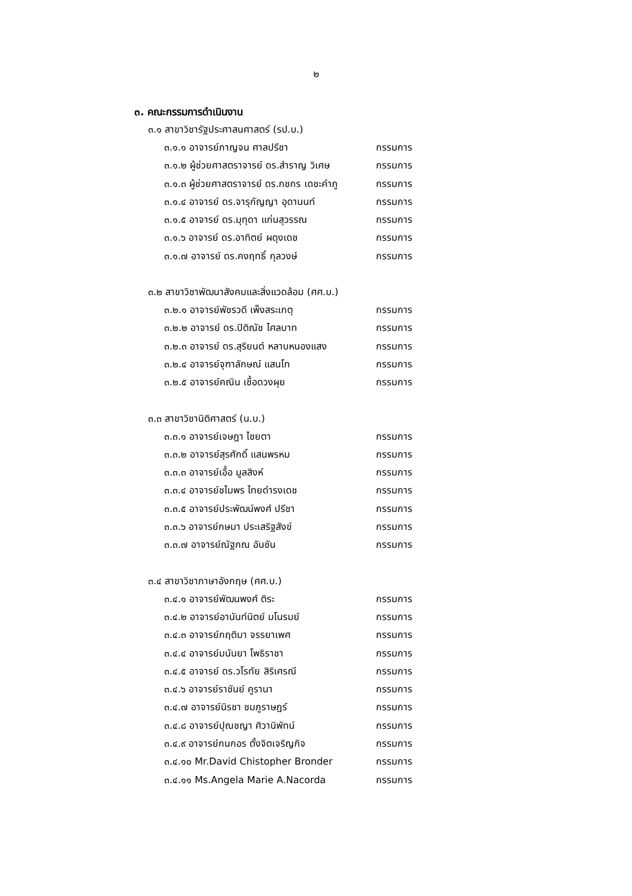๒
๓. คณะกรรมการดำเนินงาน
๓.๑ สาขาวิชารัฐประศาสนศาสตร์ (รป.บ.)
๓.๑.๑ อาจารย์กาญจน ศาลปรีชา กรรมการ
๓.๑.๒ ผู้ช่วยศาสตราจารย์ ดร.สำราญ วิเศษ กรรมการ
๓.๑.๓ ผู้ช่วยศาสตราจารย์ ดร.กชกร เดชะคำภู กรรมการ
๓.๑.๔ อาจารย์ ดร.จารุกัญญา อุดานนท์ กรรมการ
๓.๑.๕ อาจารย์ ดร.มุทุดา แก่นสุวรรณ กรรมการ
๓.๑.๖ อาจารย์ ดร.อาทิตย์ ผดุงเดช กรรมการ
๓.๑.๗ อาจารย์ ดร.คงฤทธิ์ กุลวงษ์ กรรมการ
๓.๒ สาขาวิชาพัฒนาสังคมและสิ่งแวดล้อม (ศศ.บ.)
๓.๒.๑ อาจารย์พัชรวดี เพ็งสระเกตุ กรรมการ
๓.๒.๒ อาจารย์ ดร.ปิติณัช ไศลบาท กรรมการ
๓.๒.๓ อาจารย์ ดร.สุริยนต์ หลาบหนองแสง กรรมการ
๓.๒.๔ อาจารย์จุฑาลักษณ์ แสนโท กรรมการ
๓.๒.๕ อาจารย์คณิน เชื้อดวงผุย กรรมการ
๓.๓ สาขาวิชานิติศาสตร์ (น.บ.)
๓.๓.๑ อาจารย์เจษฎา ไชยตา กรรมการ
๓.๓.๒ อาจารย์สุรศักดิ์ แสนพรหม กรรมการ
๓.๓.๓ อาจารย์เอื้อ มูลสิงห์ กรรมการ
๓.๓.๔ อาจารย์ชไมพร ไทยดำรงเดช กรรมการ
๓.๓.๕ อาจารย์ประพัฒน์พงศ์ ปรีชา กรรมการ
๓.๓.๖ อาจารย์กษมา ประเสริฐสังข์ กรรมการ
๓.๓.๗ อาจารย์ณัฐภณ อันชัน กรรมการ
๓.๔ สาขาวิชาภาษาอังกฤษ (ศศ.บ.)
๓.๔.๑ อาจารย์พัฒนพงศ์ ติระ กรรมการ
๓.๔.๒ อาจารย์อานันท์นิตย์ มโนรมย์ กรรมการ
๓.๔.๓ อาจารย์กฤติมา จรรยาเพศ กรรมการ
๓.๔.๔ อาจารย์มนันยา โพธิราชา กรรมการ
๓.๔.๕ อาจารย์ ดร.วโรทัย สิริเศรณี กรรมการ
๓.๔.๖ อาจารย์ราชันย์ คูรานา กรรมการ
๓.๔.๗ อาจารย์นิรชา ชมภูราษฎร์ กรรมการ
๓.๔.๘ อาจารย์ปุณชญา ศิวานิพัทน์ กรรมการ
๓.๔.๙ อาจารย์กนกอร ตั้งจิตเจริญกิจ กรรมการ
๓.๔.๑๐ Mr.David Chistopher Bronder กรรมการ
๓.๔.๑๑ Ms.Angela Marie A.Nacorda กรรมการ